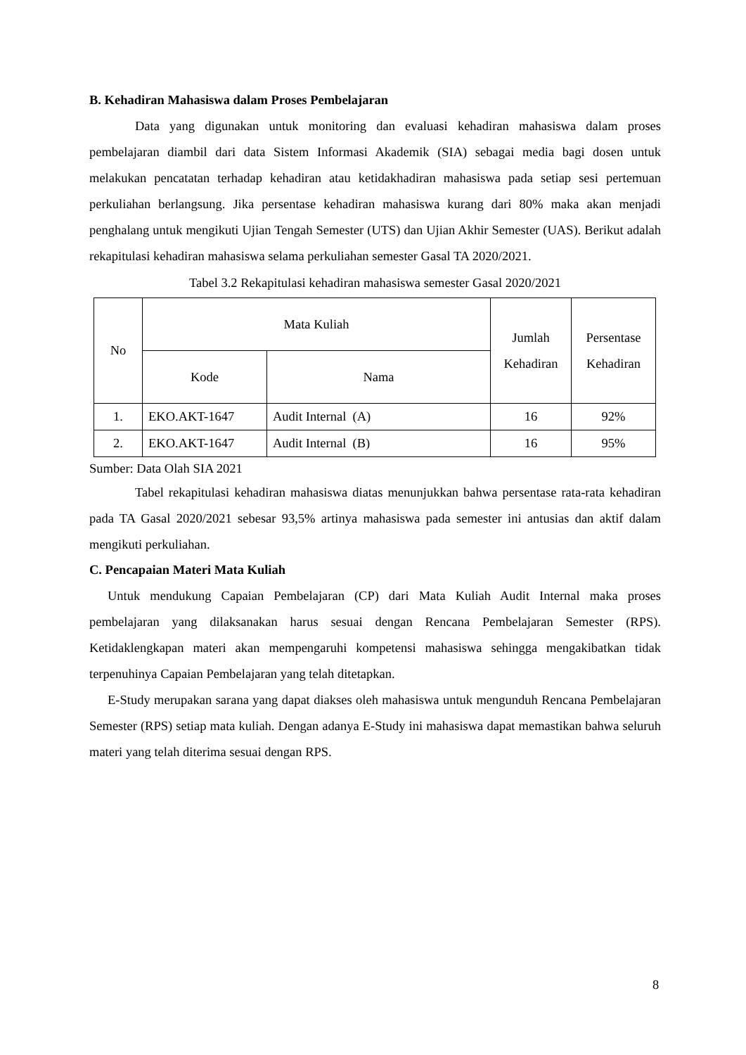B. Kehadiran Mahasiswa dalam Proses Pembelajaran
Data yang digunakan untuk monitoring dan evaluasi kehadiran mahasiswa dalam proses pembelajaran diambil dari data Sistem Informasi Akademik (SIA) sebagai media bagi dosen untuk melakukan pencatatan terhadap kehadiran atau ketidakhadiran mahasiswa pada setiap sesi pertemuan perkuliahan berlangsung. Jika persentase kehadiran mahasiswa kurang dari 80% maka akan menjadi penghalang untuk mengikuti Ujian Tengah Semester (UTS) dan Ujian Akhir Semester (UAS). Berikut adalah rekapitulasi kehadiran mahasiswa selama perkuliahan semester Gasal TA 2020/2021.
Tabel 3.2 Rekapitulasi kehadiran mahasiswa semester Gasal 2020/2021
| No | Mata Kuliah | | Jumlah Kehadiran | Persentase Kehadiran |
| --- | --- | --- | --- | --- |
| | Kode | Nama | | |
| 1. | EKO.AKT-1647 | Audit Internal (A) | 16 | 92% |
| 2. | EKO.AKT-1647 | Audit Internal (B) | 16 | 95% |
Sumber: Data Olah SIA 2021
Tabel rekapitulasi kehadiran mahasiswa diatas menunjukkan bahwa persentase rata-rata kehadiran pada TA Gasal 2020/2021 sebesar 93,5% artinya mahasiswa pada semester ini antusias dan aktif dalam mengikuti perkuliahan.
C. Pencapaian Materi Mata Kuliah
Untuk mendukung Capaian Pembelajaran (CP) dari Mata Kuliah Audit Internal maka proses pembelajaran yang dilaksanakan harus sesuai dengan Rencana Pembelajaran Semester (RPS). Ketidaklengkapan materi akan mempengaruhi kompetensi mahasiswa sehingga mengakibatkan tidak terpenuhinya Capaian Pembelajaran yang telah ditetapkan.
E-Study merupakan sarana yang dapat diakses oleh mahasiswa untuk mengunduh Rencana Pembelajaran Semester (RPS) setiap mata kuliah. Dengan adanya E-Study ini mahasiswa dapat memastikan bahwa seluruh materi yang telah diterima sesuai dengan RPS.
8